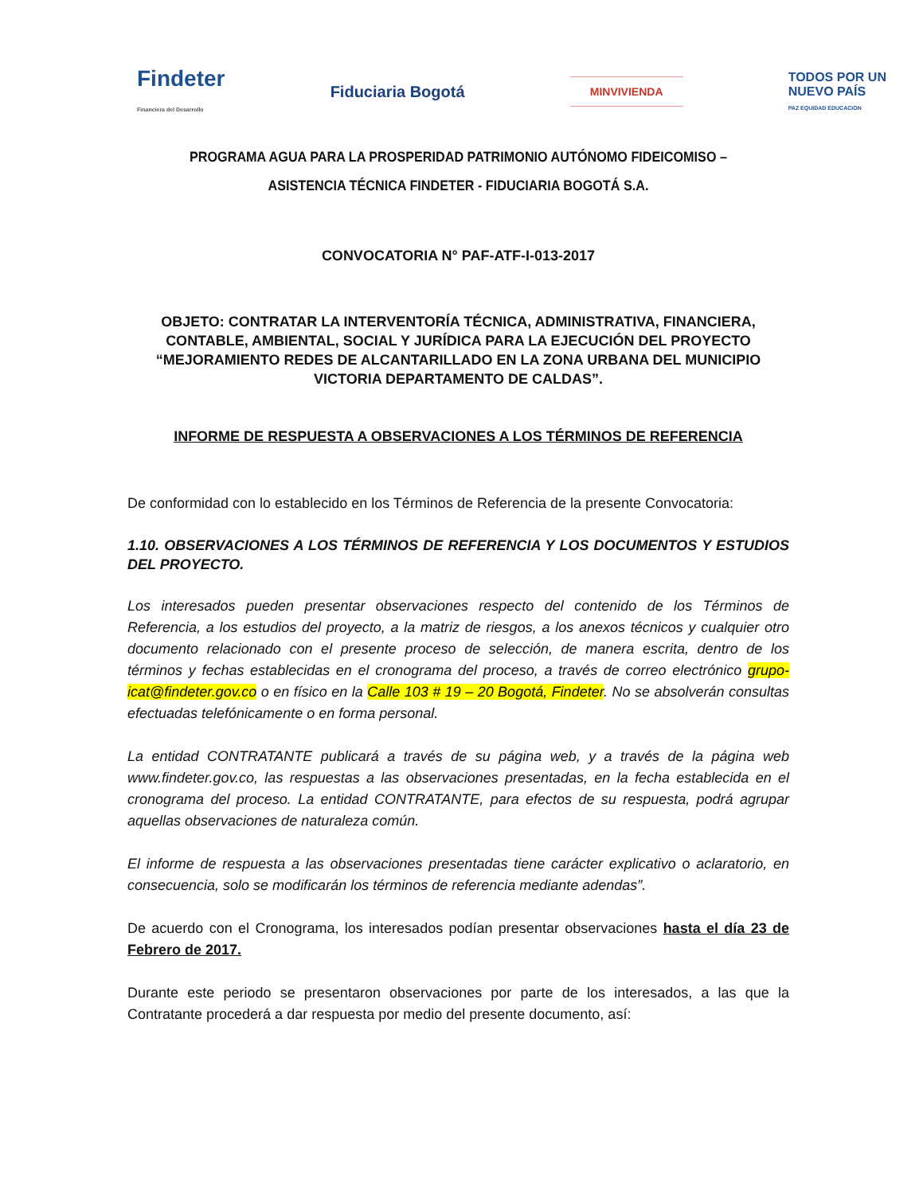Findeter
Financiera del Desarrollo
Fiduciaria Bogotá
MINVIVIENDA
TODOS POR UN
NUEVO PAÍS
PAZ EQUIDAD EDUCACION
PROGRAMA AGUA PARA LA PROSPERIDAD PATRIMONIO AUTÓNOMO FIDEICOMISO – ASISTENCIA TÉCNICA FINDETER - FIDUCIARIA BOGOTÁ S.A.
CONVOCATORIA N° PAF-ATF-I-013-2017
OBJETO: CONTRATAR LA INTERVENTORÍA TÉCNICA, ADMINISTRATIVA, FINANCIERA, CONTABLE, AMBIENTAL, SOCIAL Y JURÍDICA PARA LA EJECUCIÓN DEL PROYECTO “MEJORAMIENTO REDES DE ALCANTARILLADO EN LA ZONA URBANA DEL MUNICIPIO VICTORIA DEPARTAMENTO DE CALDAS”.
INFORME DE RESPUESTA A OBSERVACIONES A LOS TÉRMINOS DE REFERENCIA
De conformidad con lo establecido en los Términos de Referencia de la presente Convocatoria:
1.10. OBSERVACIONES A LOS TÉRMINOS DE REFERENCIA Y LOS DOCUMENTOS Y ESTUDIOS DEL PROYECTO.
Los interesados pueden presentar observaciones respecto del contenido de los Términos de Referencia, a los estudios del proyecto, a la matriz de riesgos, a los anexos técnicos y cualquier otro documento relacionado con el presente proceso de selección, de manera escrita, dentro de los términos y fechas establecidas en el cronograma del proceso, a través de correo electrónico grupo-icat@findeter.gov.co o en físico en la Calle 103 # 19 – 20 Bogotá, Findeter. No se absolverán consultas efectuadas telefónicamente o en forma personal.
La entidad CONTRATANTE publicará a través de su página web, y a través de la página web www.findeter.gov.co, las respuestas a las observaciones presentadas, en la fecha establecida en el cronograma del proceso. La entidad CONTRATANTE, para efectos de su respuesta, podrá agrupar aquellas observaciones de naturaleza común.
El informe de respuesta a las observaciones presentadas tiene carácter explicativo o aclaratorio, en consecuencia, solo se modificarán los términos de referencia mediante adendas”.
De acuerdo con el Cronograma, los interesados podían presentar observaciones hasta el día 23 de Febrero de 2017.
Durante este periodo se presentaron observaciones por parte de los interesados, a las que la Contratante procederá a dar respuesta por medio del presente documento, así: